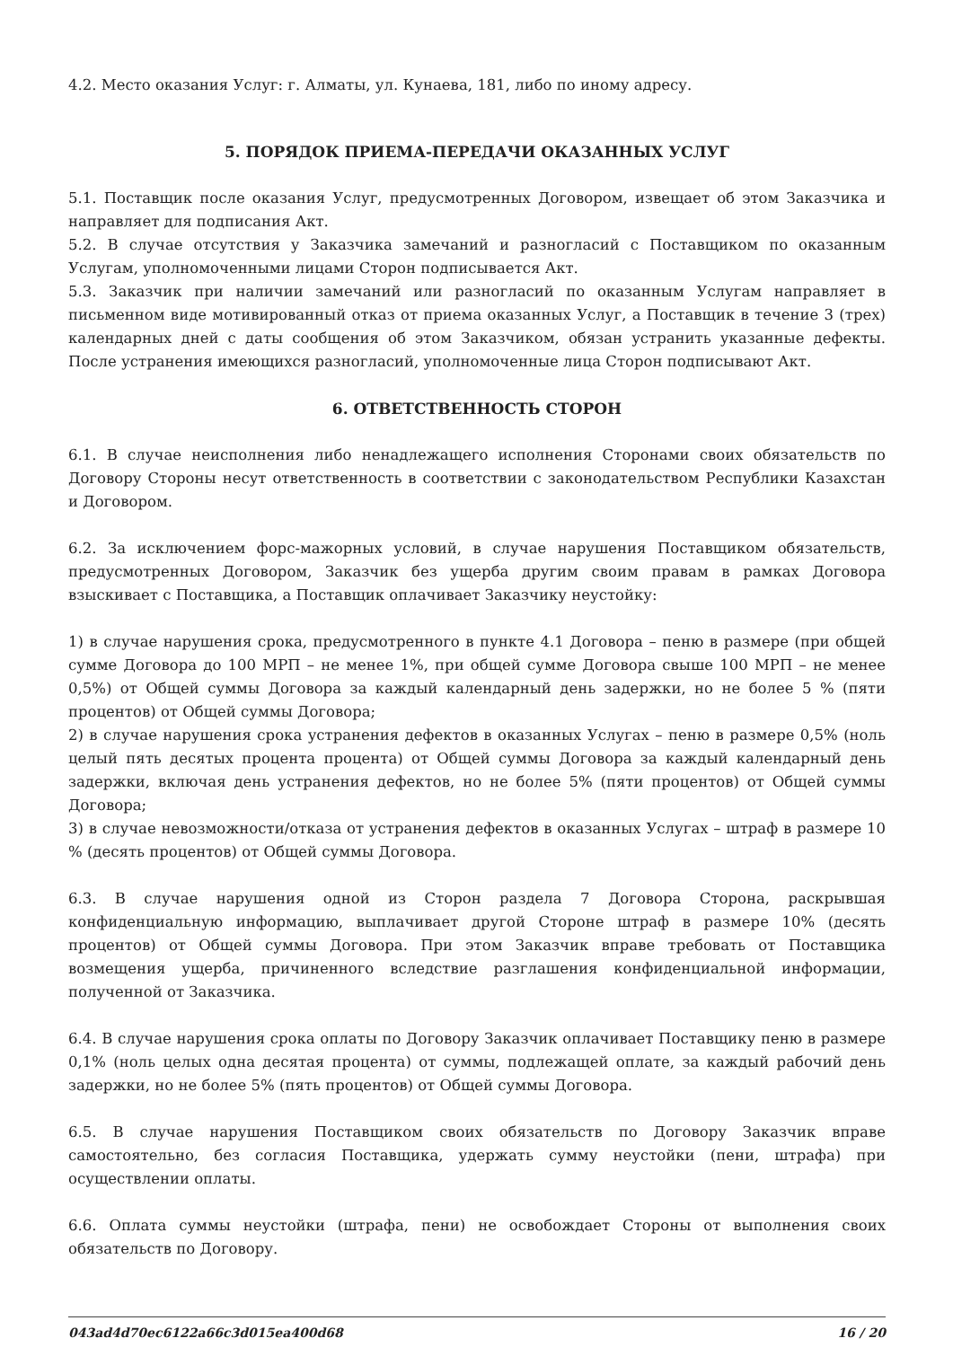4.2. Место оказания Услуг: г. Алматы, ул. Кунаева, 181, либо по иному адресу.
5. ПОРЯДОК ПРИЕМА-ПЕРЕДАЧИ ОКАЗАННЫХ УСЛУГ
5.1. Поставщик после оказания Услуг, предусмотренных Договором, извещает об этом Заказчика и направляет для подписания Акт.
5.2. В случае отсутствия у Заказчика замечаний и разногласий с Поставщиком по оказанным Услугам, уполномоченными лицами Сторон подписывается Акт.
5.3. Заказчик при наличии замечаний или разногласий по оказанным Услугам направляет в письменном виде мотивированный отказ от приема оказанных Услуг, а Поставщик в течение 3 (трех) календарных дней с даты сообщения об этом Заказчиком, обязан устранить указанные дефекты. После устранения имеющихся разногласий, уполномоченные лица Сторон подписывают Акт.
6. ОТВЕТСТВЕННОСТЬ СТОРОН
6.1. В случае неисполнения либо ненадлежащего исполнения Сторонами своих обязательств по Договору Стороны несут ответственность в соответствии с законодательством Республики Казахстан и Договором.
6.2. За исключением форс-мажорных условий, в случае нарушения Поставщиком обязательств, предусмотренных Договором, Заказчик без ущерба другим своим правам в рамках Договора взыскивает с Поставщика, а Поставщик оплачивает Заказчику неустойку:
1) в случае нарушения срока, предусмотренного в пункте 4.1 Договора – пеню в размере (при общей сумме Договора до 100 МРП – не менее 1%, при общей сумме Договора свыше 100 МРП – не менее 0,5%) от Общей суммы Договора за каждый календарный день задержки, но не более 5 % (пяти процентов) от Общей суммы Договора;
2) в случае нарушения срока устранения дефектов в оказанных Услугах – пеню в размере 0,5% (ноль целый пять десятых процента процента) от Общей суммы Договора за каждый календарный день задержки, включая день устранения дефектов, но не более 5% (пяти процентов) от Общей суммы Договора;
3) в случае невозможности/отказа от устранения дефектов в оказанных Услугах – штраф в размере 10 % (десять процентов) от Общей суммы Договора.
6.3. В случае нарушения одной из Сторон раздела 7 Договора Сторона, раскрывшая конфиденциальную информацию, выплачивает другой Стороне штраф в размере 10% (десять процентов) от Общей суммы Договора. При этом Заказчик вправе требовать от Поставщика возмещения ущерба, причиненного вследствие разглашения конфиденциальной информации, полученной от Заказчика.
6.4. В случае нарушения срока оплаты по Договору Заказчик оплачивает Поставщику пеню в размере 0,1% (ноль целых одна десятая процента) от суммы, подлежащей оплате, за каждый рабочий день задержки, но не более 5% (пять процентов) от Общей суммы Договора.
6.5. В случае нарушения Поставщиком своих обязательств по Договору Заказчик вправе самостоятельно, без согласия Поставщика, удержать сумму неустойки (пени, штрафа) при осуществлении оплаты.
6.6. Оплата суммы неустойки (штрафа, пени) не освобождает Стороны от выполнения своих обязательств по Договору.
043ad4d70ec6122a66c3d015ea400d68 16 / 20